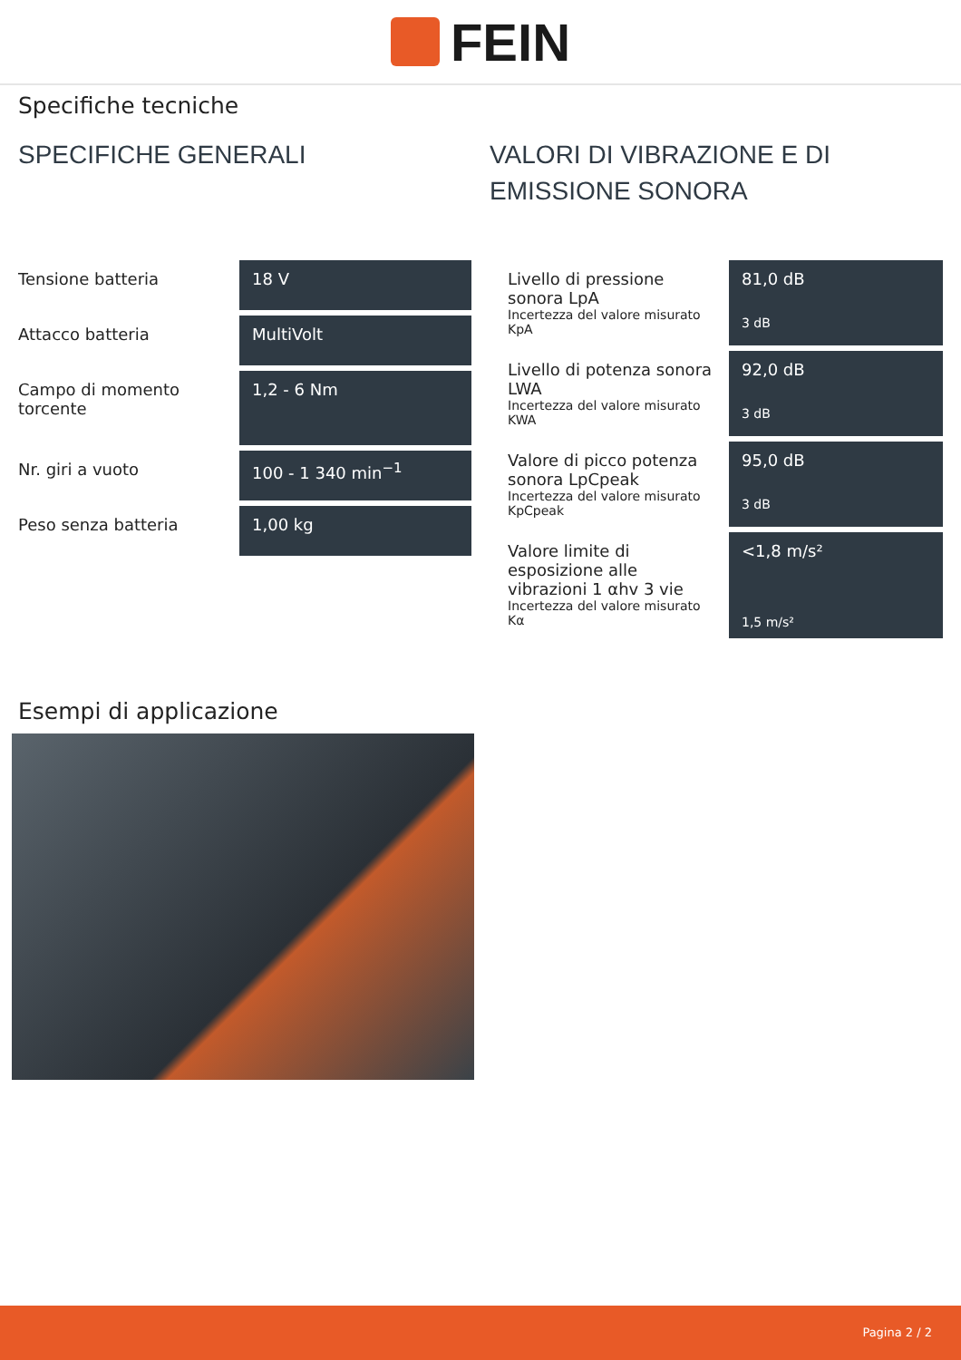FEIN
Specifiche tecniche
SPECIFICHE GENERALI
| Tensione batteria | 18 V |
| Attacco batteria | MultiVolt |
| Campo di momento torcente | 1,2 - 6 Nm |
| Nr. giri a vuoto | 100 - 1 340 min<sup>−1</sup> |
| Peso senza batteria | 1,00 kg |
VALORI DI VIBRAZIONE E DI EMISSIONE SONORA
| Livello di pressione sonora LpA Incertezza del valore misurato KpA | 81,0 dB 3 dB |
| Livello di potenza sonora LWA Incertezza del valore misurato KWA | 92,0 dB 3 dB |
| Valore di picco potenza sonora LpCpeak Incertezza del valore misurato KpCpeak | 95,0 dB 3 dB |
| Valore limite di esposizione alle vibrazioni 1 αhv 3 vie Incertezza del valore misurato Kα | <1,8 m/s² 1,5 m/s² |
Esempi di applicazione
Pagina 2 / 2